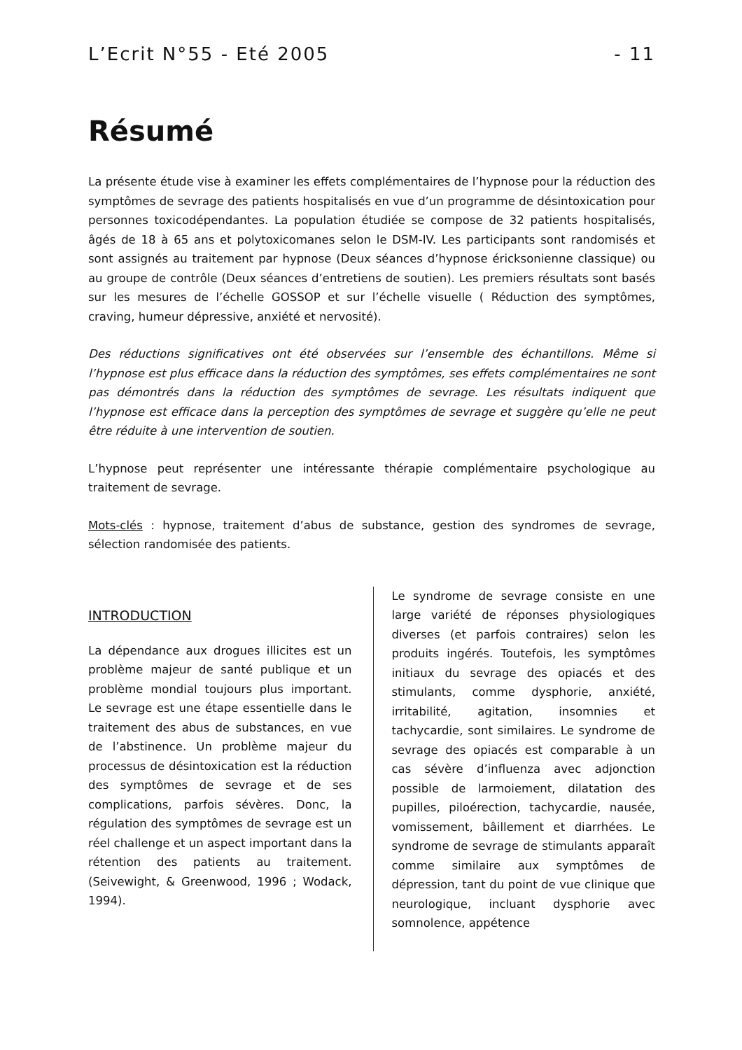L’Ecrit N°55 - Eté 2005 - 11
Résumé
La présente étude vise à examiner les effets complémentaires de l’hypnose pour la réduction des symptômes de sevrage des patients hospitalisés en vue d’un programme de désintoxication pour personnes toxicodépendantes. La population étudiée se compose de 32 patients hospitalisés, âgés de 18 à 65 ans et polytoxicomanes selon le DSM-IV. Les participants sont randomisés et sont assignés au traitement par hypnose (Deux séances d’hypnose éricksonienne classique) ou au groupe de contrôle (Deux séances d’entretiens de soutien). Les premiers résultats sont basés sur les mesures de l’échelle GOSSOP et sur l’échelle visuelle ( Réduction des symptômes, craving, humeur dépressive, anxiété et nervosité).
Des réductions significatives ont été observées sur l’ensemble des échantillons. Même si l’hypnose est plus efficace dans la réduction des symptômes, ses effets complémentaires ne sont pas démontrés dans la réduction des symptômes de sevrage. Les résultats indiquent que l’hypnose est efficace dans la perception des symptômes de sevrage et suggère qu’elle ne peut être réduite à une intervention de soutien.
L’hypnose peut représenter une intéressante thérapie complémentaire psychologique au traitement de sevrage.
Mots-clés : hypnose, traitement d’abus de substance, gestion des syndromes de sevrage, sélection randomisée des patients.
INTRODUCTION
La dépendance aux drogues illicites est un problème majeur de santé publique et un problème mondial toujours plus important. Le sevrage est une étape essentielle dans le traitement des abus de substances, en vue de l’abstinence. Un problème majeur du processus de désintoxication est la réduction des symptômes de sevrage et de ses complications, parfois sévères. Donc, la régulation des symptômes de sevrage est un réel challenge et un aspect important dans la rétention des patients au traitement. (Seivewight, & Greenwood, 1996 ; Wodack, 1994).
Le syndrome de sevrage consiste en une large variété de réponses physiologiques diverses (et parfois contraires) selon les produits ingérés. Toutefois, les symptômes initiaux du sevrage des opiacés et des stimulants, comme dysphorie, anxiété, irritabilité, agitation, insomnies et tachycardie, sont similaires. Le syndrome de sevrage des opiacés est comparable à un cas sévère d’influenza avec adjonction possible de larmoiement, dilatation des pupilles, piloérection, tachycardie, nausée, vomissement, bâillement et diarrhées. Le syndrome de sevrage de stimulants apparaît comme similaire aux symptômes de dépression, tant du point de vue clinique que neurologique, incluant dysphorie avec somnolence, appétence